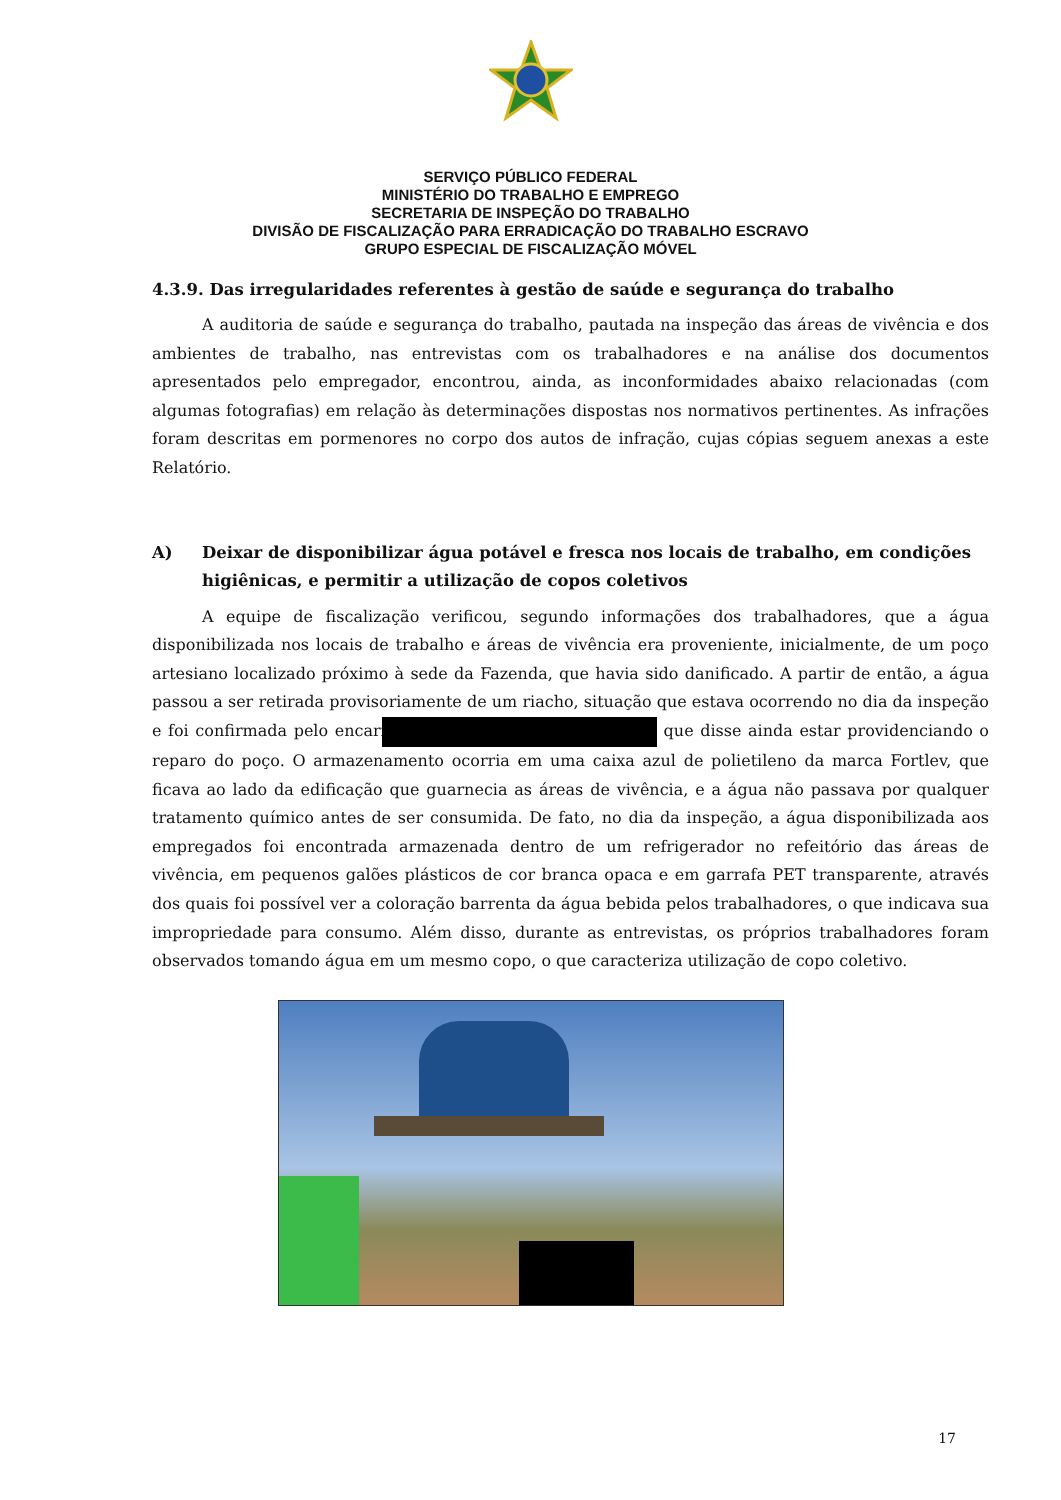SERVIÇO PÚBLICO FEDERAL
MINISTÉRIO DO TRABALHO E EMPREGO
SECRETARIA DE INSPEÇÃO DO TRABALHO
DIVISÃO DE FISCALIZAÇÃO PARA ERRADICAÇÃO DO TRABALHO ESCRAVO
GRUPO ESPECIAL DE FISCALIZAÇÃO MÓVEL
4.3.9. Das irregularidades referentes à gestão de saúde e segurança do trabalho
A auditoria de saúde e segurança do trabalho, pautada na inspeção das áreas de vivência e dos ambientes de trabalho, nas entrevistas com os trabalhadores e na análise dos documentos apresentados pelo empregador, encontrou, ainda, as inconformidades abaixo relacionadas (com algumas fotografias) em relação às determinações dispostas nos normativos pertinentes. As infrações foram descritas em pormenores no corpo dos autos de infração, cujas cópias seguem anexas a este Relatório.
A) Deixar de disponibilizar água potável e fresca nos locais de trabalho, em condições higiênicas, e permitir a utilização de copos coletivos
A equipe de fiscalização verificou, segundo informações dos trabalhadores, que a água disponibilizada nos locais de trabalho e áreas de vivência era proveniente, inicialmente, de um poço artesiano localizado próximo à sede da Fazenda, que havia sido danificado. A partir de então, a água passou a ser retirada provisoriamente de um riacho, situação que estava ocorrendo no dia da inspeção e foi confirmada pelo encarregado que disse ainda estar providenciando o reparo do poço. O armazenamento ocorria em uma caixa azul de polietileno da marca Fortlev, que ficava ao lado da edificação que guarnecia as áreas de vivência, e a água não passava por qualquer tratamento químico antes de ser consumida. De fato, no dia da inspeção, a água disponibilizada aos empregados foi encontrada armazenada dentro de um refrigerador no refeitório das áreas de vivência, em pequenos galões plásticos de cor branca opaca e em garrafa PET transparente, através dos quais foi possível ver a coloração barrenta da água bebida pelos trabalhadores, o que indicava sua impropriedade para consumo. Além disso, durante as entrevistas, os próprios trabalhadores foram observados tomando água em um mesmo copo, o que caracteriza utilização de copo coletivo.
17